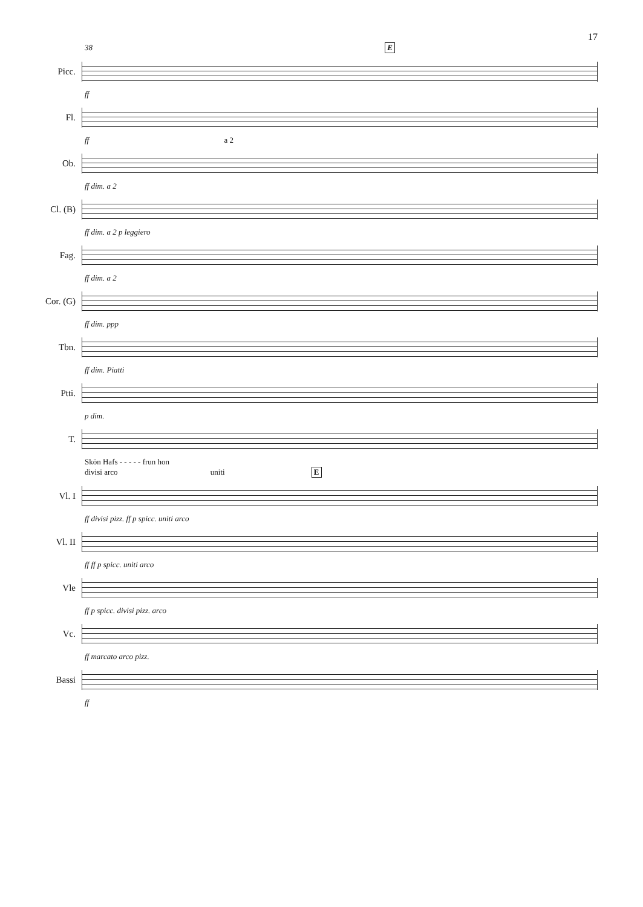17
38 E
Picc.
ff
Fl.
ff a 2
Ob.
ff dim. a 2
Cl. (B)
ff dim. a 2 p leggiero
Fag.
ff dim. a 2
Cor. (G)
ff dim. ppp
Tbn.
ff dim. Piatti
Ptti.
p dim.
T.
Skön Hafs - - - - - frun hon
divisi arco uniti E
Vl. I
ff divisi pizz. ff p spicc. uniti arco
Vl. II
ff ff p spicc. uniti arco
Vle
ff p spicc. divisi pizz. arco
Vc.
ff marcato arco pizz.
Bassi
ff